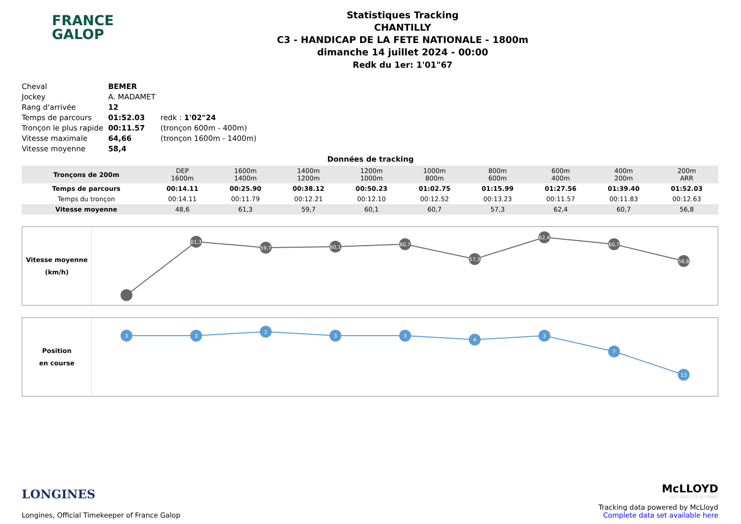FRANCE
GALOP
Statistiques Tracking
CHANTILLY
C3 - HANDICAP DE LA FETE NATIONALE - 1800m
dimanche 14 juillet 2024 - 00:00
Redk du 1er: 1'01"67
| Cheval | BEMER | |
| Jockey | A. MADAMET | |
| Rang d'arrivée | 12 | |
| Temps de parcours | 01:52.03 | redk : 1'02"24 |
| Tronçon le plus rapide | 00:11.57 | (tronçon 600m - 400m) |
| Vitesse maximale | 64,66 | (tronçon 1600m - 1400m) |
| Vitesse moyenne | 58,4 | |
Données de tracking
| Tronçons de 200m | DEP 1600m | 1600m 1400m | 1400m 1200m | 1200m 1000m | 1000m 800m | 800m 600m | 600m 400m | 400m 200m | 200m ARR |
| Temps de parcours | 00:14.11 | 00:25.90 | 00:38.12 | 00:50.23 | 01:02.75 | 01:15.99 | 01:27.56 | 01:39.40 | 01:52.03 |
| Temps du tronçon | 00:14.11 | 00:11.79 | 00:12.21 | 00:12.10 | 00:12.52 | 00:13.23 | 00:11.57 | 00:11.83 | 00:12.63 |
| Vitesse moyenne | 48,6 | 61,3 | 59,7 | 60,1 | 60,7 | 57,3 | 62,4 | 60,7 | 56,8 |
Vitesse moyenne
(km/h)
61,3
59,7
60,1
60,7
57,3
62,4
60,7
56,8
Position
en course
3
3
2
3
3
4
3
7
13
LONGINES
Longines, Official Timekeeper of France Galop
McLLOYD
ACCURATE OR NOTHING
Tracking data powered by McLloyd
Complete data set available here